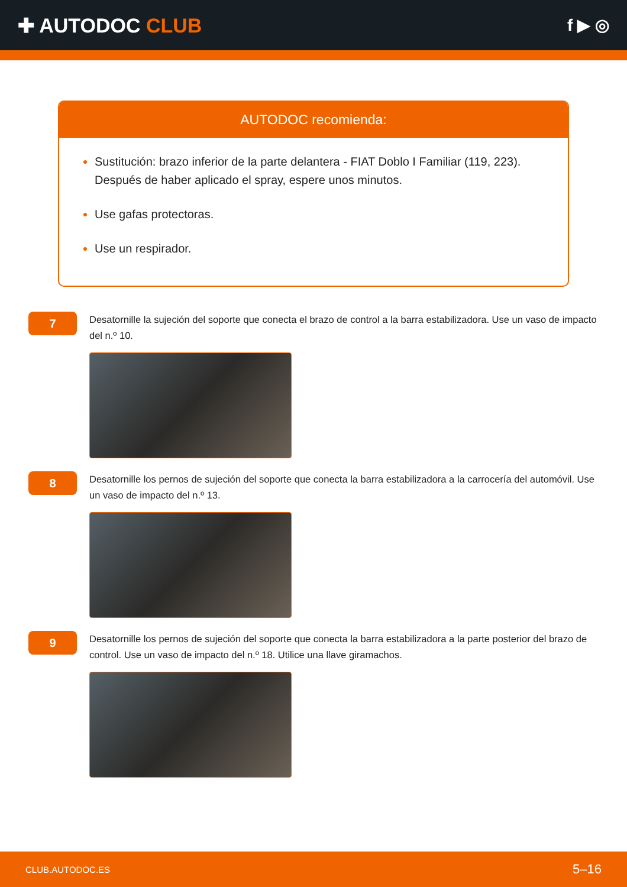✚ AUTODOC CLUB
f ▶ ◎
AUTODOC recomienda:
Sustitución: brazo inferior de la parte delantera - FIAT Doblo I Familiar (119, 223). Después de haber aplicado el spray, espere unos minutos.
Use gafas protectoras.
Use un respirador.
7
Desatornille la sujeción del soporte que conecta el brazo de control a la barra estabilizadora. Use un vaso de impacto del n.º 10.
8
Desatornille los pernos de sujeción del soporte que conecta la barra estabilizadora a la carrocería del automóvil. Use un vaso de impacto del n.º 13.
9
Desatornille los pernos de sujeción del soporte que conecta la barra estabilizadora a la parte posterior del brazo de control. Use un vaso de impacto del n.º 18. Utilice una llave giramachos.
CLUB.AUTODOC.ES 5–16